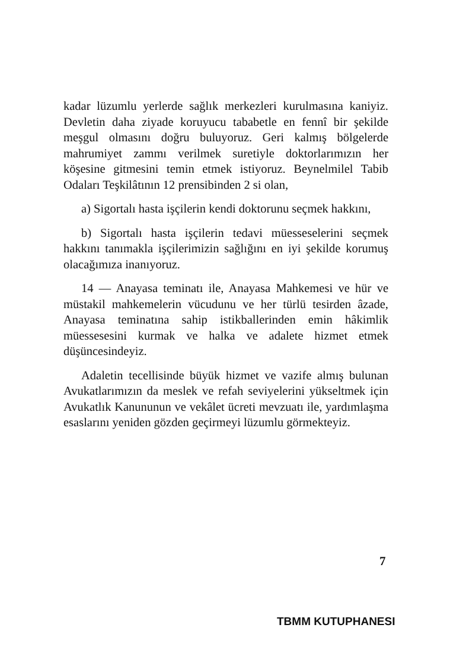kadar lüzumlu yerlerde sağlık merkezleri kurulmasına kaniyiz. Devletin daha ziyade koruyucu tababetle en fennî bir şekilde meşgul olmasını doğru buluyoruz. Geri kalmış bölgelerde mahrumiyet zammı verilmek suretiyle doktorlarımızın her köşesine gitmesini temin etmek istiyoruz. Beynelmilel Tabib Odaları Teşkilâtının 12 prensibinden 2 si olan,
a) Sigortalı hasta işçilerin kendi doktorunu seçmek hakkını,
b) Sigortalı hasta işçilerin tedavi müesseselerini seçmek hakkını tanımakla işçilerimizin sağlığını en iyi şekilde korumuş olacağımıza inanıyoruz.
14 — Anayasa teminatı ile, Anayasa Mahkemesi ve hür ve müstakil mahkemelerin vücudunu ve her türlü tesirden âzade, Anayasa teminatına sahip istikballerinden emin hâkimlik müessesesini kurmak ve halka ve adalete hizmet etmek düşüncesindeyiz.
Adaletin tecellisinde büyük hizmet ve vazife almış bulunan Avukatlarımızın da meslek ve refah seviyelerini yükseltmek için Avukatlık Kanununun ve vekâlet ücreti mevzuatı ile, yardımlaşma esaslarını yeniden gözden geçirmeyi lüzumlu görmekteyiz.
7
TBMM KUTUPHANESI